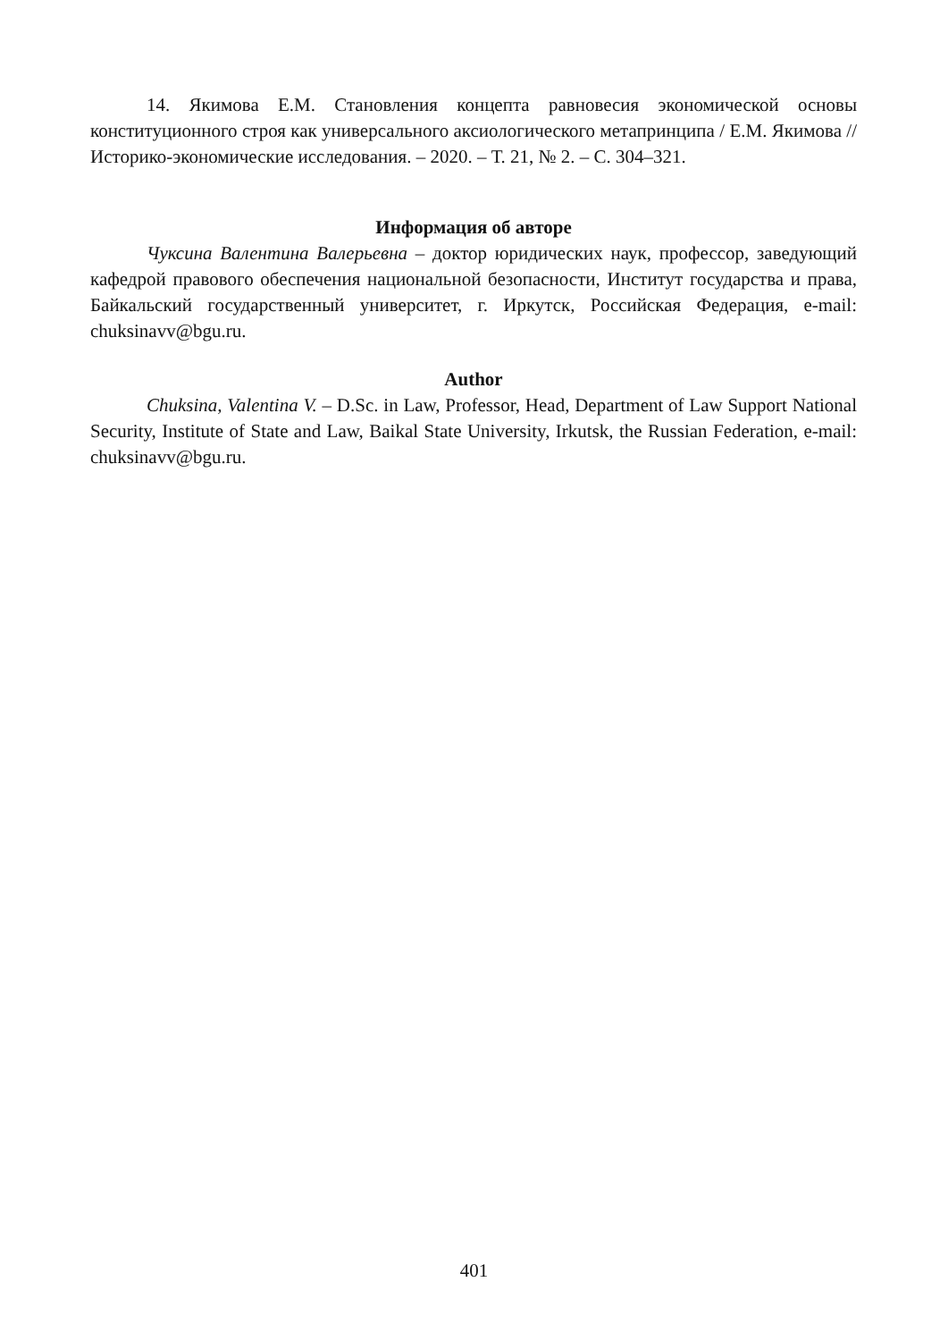14. Якимова Е.М. Становления концепта равновесия экономической основы конституционного строя как универсального аксиологического метапринципа / Е.М. Якимова // Историко-экономические исследования. – 2020. – Т. 21, № 2. – С. 304–321.
Информация об авторе
Чуксина Валентина Валерьевна – доктор юридических наук, профессор, заведующий кафедрой правового обеспечения национальной безопасности, Институт государства и права, Байкальский государственный университет, г. Иркутск, Российская Федерация, e-mail: chuksinavv@bgu.ru.
Author
Chuksina, Valentina V. – D.Sc. in Law, Professor, Head, Department of Law Support National Security, Institute of State and Law, Baikal State University, Irkutsk, the Russian Federation, e-mail: chuksinavv@bgu.ru.
401